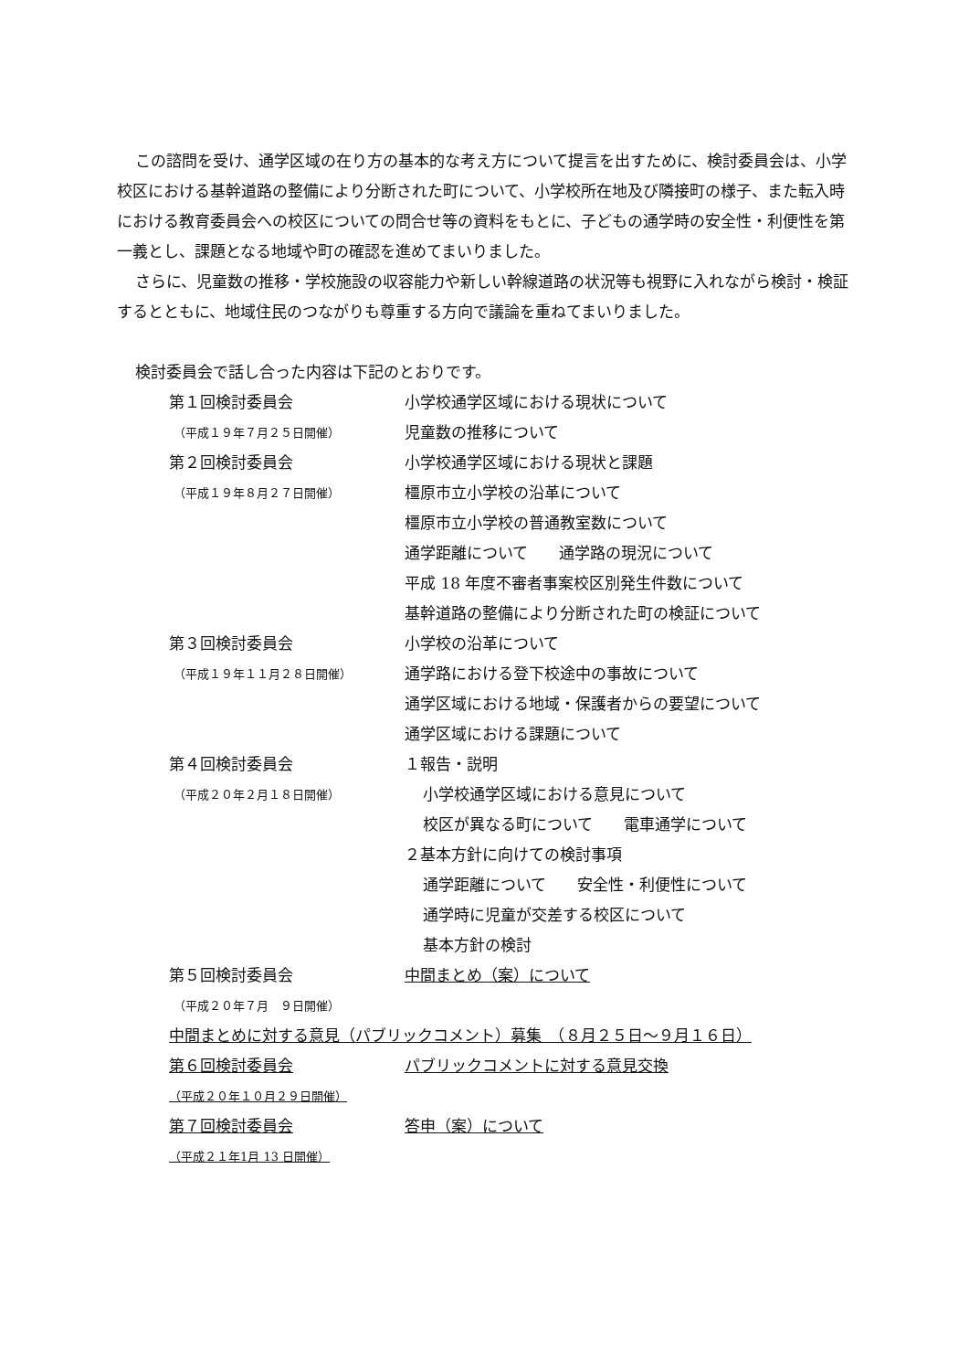この諮問を受け、通学区域の在り方の基本的な考え方について提言を出すために、検討委員会は、小学校区における基幹道路の整備により分断された町について、小学校所在地及び隣接町の様子、また転入時における教育委員会への校区についての問合せ等の資料をもとに、子どもの通学時の安全性・利便性を第一義とし、課題となる地域や町の確認を進めてまいりました。
さらに、児童数の推移・学校施設の収容能力や新しい幹線道路の状況等も視野に入れながら検討・検証するとともに、地域住民のつながりも尊重する方向で議論を重ねてまいりました。
検討委員会で話し合った内容は下記のとおりです。
第１回検討委員会 小学校通学区域における現状について
（平成１９年７月２５日開催）
児童数の推移について
第２回検討委員会 小学校通学区域における現状と課題
（平成１９年８月２７日開催）
橿原市立小学校の沿革について
橿原市立小学校の普通教室数について
通学距離について　　通学路の現況について
平成 18 年度不審者事案校区別発生件数について
基幹道路の整備により分断された町の検証について
第３回検討委員会 小学校の沿革について
（平成１９年１１月２８日開催）
通学路における登下校途中の事故について
通学区域における地域・保護者からの要望について
通学区域における課題について
第４回検討委員会 １報告・説明
（平成２０年２月１８日開催）
小学校通学区域における意見について
校区が異なる町について　　電車通学について
２基本方針に向けての検討事項
通学距離について　　安全性・利便性について
通学時に児童が交差する校区について
基本方針の検討
第５回検討委員会 中間まとめ（案）について
（平成２０年７月　９日開催）
中間まとめに対する意見（パブリックコメント）募集　（８月２５日～９月１６日）
第６回検討委員会 パブリックコメントに対する意見交換
（平成２０年１０月２９日開催）
第７回検討委員会 答申（案）について
（平成２１年1月 13 日開催）